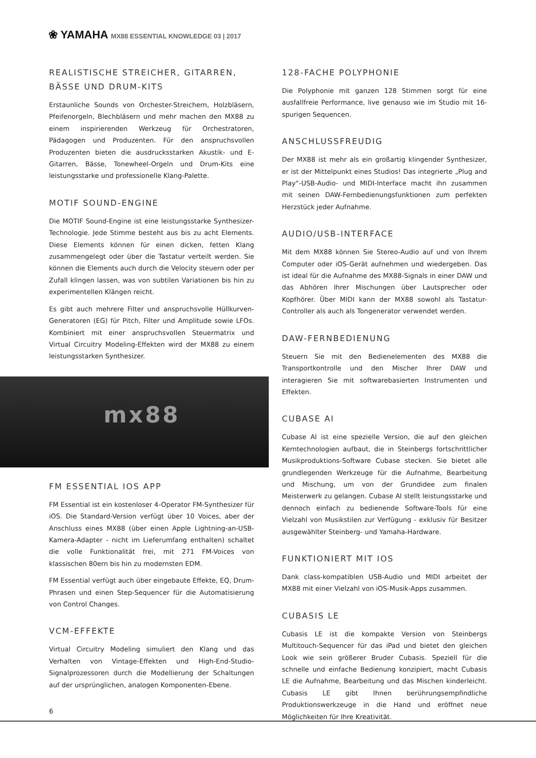❀ YAMAHA MX88 ESSENTIAL KNOWLEDGE 03 | 2017
REALISTISCHE STREICHER, GITARREN, BÄSSE UND DRUM-KITS
Erstaunliche Sounds von Orchester-Streichern, Holzbläsern, Pfeifenorgeln, Blechbläsern und mehr machen den MX88 zu einem inspirierenden Werkzeug für Orchestratoren, Pädagogen und Produzenten. Für den anspruchsvollen Produzenten bieten die ausdrucksstarken Akustik- und E-Gitarren, Bässe, Tonewheel-Orgeln und Drum-Kits eine leistungsstarke und professionelle Klang-Palette.
MOTIF SOUND-ENGINE
Die MOTIF Sound-Engine ist eine leistungsstarke Synthesizer-Technologie. Jede Stimme besteht aus bis zu acht Elements. Diese Elements können für einen dicken, fetten Klang zusammengelegt oder über die Tastatur verteilt werden. Sie können die Elements auch durch die Velocity steuern oder per Zufall klingen lassen, was von subtilen Variationen bis hin zu experimentellen Klängen reicht.
Es gibt auch mehrere Filter und anspruchsvolle Hüllkurven-Generatoren (EG) für Pitch, Filter und Amplitude sowie LFOs. Kombiniert mit einer anspruchsvollen Steuermatrix und Virtual Circuitry Modeling-Effekten wird der MX88 zu einem leistungsstarken Synthesizer.
mx88
FM ESSENTIAL IOS APP
FM Essential ist ein kostenloser 4-Operator FM-Synthesizer für iOS. Die Standard-Version verfügt über 10 Voices, aber der Anschluss eines MX88 (über einen Apple Lightning-an-USB-Kamera-Adapter - nicht im Lieferumfang enthalten) schaltet die volle Funktionalität frei, mit 271 FM-Voices von klassischen 80ern bis hin zu modernsten EDM.
FM Essential verfügt auch über eingebaute Effekte, EQ, Drum-Phrasen und einen Step-Sequencer für die Automatisierung von Control Changes.
VCM-EFFEKTE
Virtual Circuitry Modeling simuliert den Klang und das Verhalten von Vintage-Effekten und High-End-Studio-Signalprozessoren durch die Modellierung der Schaltungen auf der ursprünglichen, analogen Komponenten-Ebene.
128-FACHE POLYPHONIE
Die Polyphonie mit ganzen 128 Stimmen sorgt für eine ausfallfreie Performance, live genauso wie im Studio mit 16-spurigen Sequencen.
ANSCHLUSSFREUDIG
Der MX88 ist mehr als ein großartig klingender Synthesizer, er ist der Mittelpunkt eines Studios! Das integrierte „Plug and Play“-USB-Audio- und MIDI-Interface macht ihn zusammen mit seinen DAW-Fernbedienungsfunktionen zum perfekten Herzstück jeder Aufnahme.
AUDIO/USB-INTERFACE
Mit dem MX88 können Sie Stereo-Audio auf und von Ihrem Computer oder iOS-Gerät aufnehmen und wiedergeben. Das ist ideal für die Aufnahme des MX88-Signals in einer DAW und das Abhören Ihrer Mischungen über Lautsprecher oder Kopfhörer. Über MIDI kann der MX88 sowohl als Tastatur-Controller als auch als Tongenerator verwendet werden.
DAW-FERNBEDIENUNG
Steuern Sie mit den Bedienelementen des MX88 die Transportkontrolle und den Mischer Ihrer DAW und interagieren Sie mit softwarebasierten Instrumenten und Effekten.
CUBASE AI
Cubase AI ist eine spezielle Version, die auf den gleichen Kerntechnologien aufbaut, die in Steinbergs fortschrittlicher Musikproduktions-Software Cubase stecken. Sie bietet alle grundlegenden Werkzeuge für die Aufnahme, Bearbeitung und Mischung, um von der Grundidee zum finalen Meisterwerk zu gelangen. Cubase AI stellt leistungsstarke und dennoch einfach zu bedienende Software-Tools für eine Vielzahl von Musikstilen zur Verfügung - exklusiv für Besitzer ausgewählter Steinberg- und Yamaha-Hardware.
FUNKTIONIERT MIT IOS
Dank class-kompatiblen USB-Audio und MIDI arbeitet der MX88 mit einer Vielzahl von iOS-Musik-Apps zusammen.
CUBASIS LE
Cubasis LE ist die kompakte Version von Steinbergs Multitouch-Sequencer für das iPad und bietet den gleichen Look wie sein größerer Bruder Cubasis. Speziell für die schnelle und einfache Bedienung konzipiert, macht Cubasis LE die Aufnahme, Bearbeitung und das Mischen kinderleicht. Cubasis LE gibt Ihnen berührungsempfindliche Produktionswerkzeuge in die Hand und eröffnet neue Möglichkeiten für Ihre Kreativität.
6